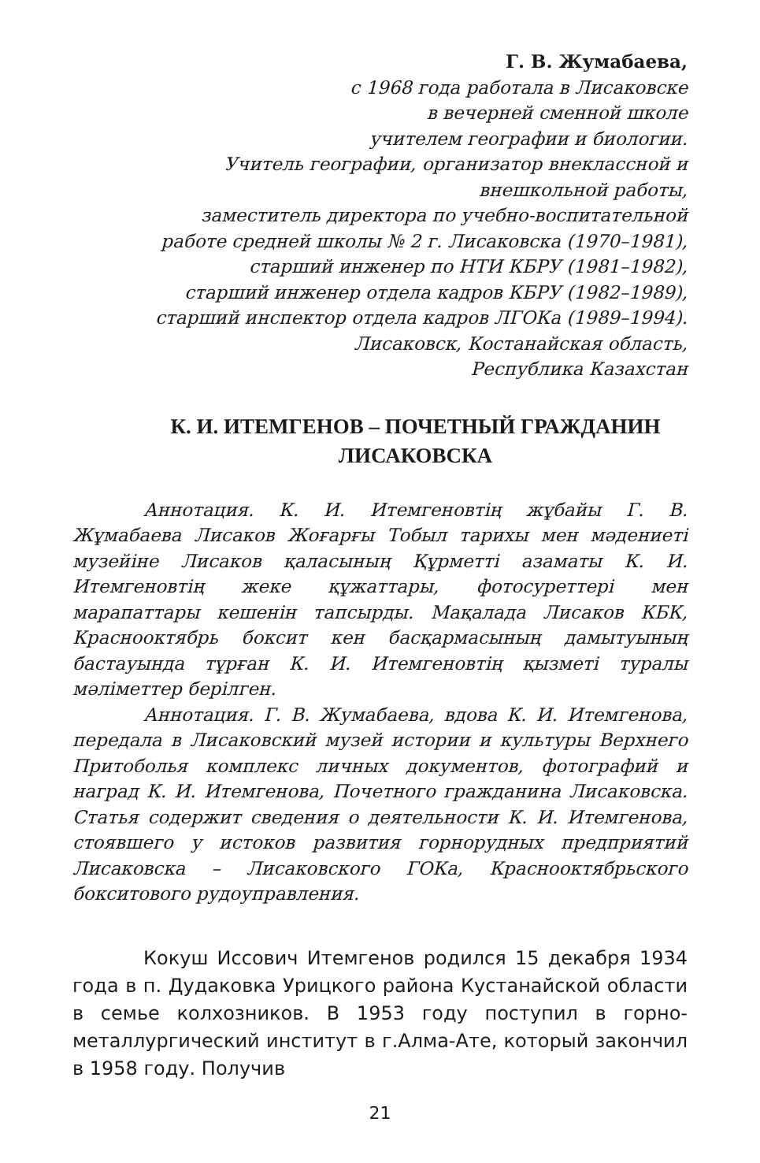Г. В. Жумабаева,
с 1968 года работала в Лисаковске
в вечерней сменной школе
учителем географии и биологии.
Учитель географии, организатор внеклассной и
внешкольной работы,
заместитель директора по учебно-воспитательной
работе средней школы № 2 г. Лисаковска (1970–1981),
старший инженер по НТИ КБРУ (1981–1982),
старший инженер отдела кадров КБРУ (1982–1989),
старший инспектор отдела кадров ЛГОКа (1989–1994).
Лисаковск, Костанайская область,
Республика Казахстан
К. И. ИТЕМГЕНОВ – ПОЧЕТНЫЙ ГРАЖДАНИН
ЛИСАКОВСКА
Аннотация. К. И. Итемгеновтің жұбайы Г. В. Жұмабаева Лисаков Жоғарғы Тобыл тарихы мен мәдениеті музейіне Лисаков қаласының Құрметті азаматы К. И. Итемгеновтің жеке құжаттары, фотосуреттері мен марапаттары кешенін тапсырды. Мақалада Лисаков КБК, Краснооктябрь боксит кен басқармасының дамытуының бастауында тұрған К. И. Итемгеновтің қызметі туралы мәліметтер берілген.
Аннотация. Г. В. Жумабаева, вдова К. И. Итемгенова, передала в Лисаковский музей истории и культуры Верхнего Притоболья комплекс личных документов, фотографий и наград К. И. Итемгенова, Почетного гражданина Лисаковска. Статья содержит сведения о деятельности К. И. Итемгенова, стоявшего у истоков развития горнорудных предприятий Лисаковска – Лисаковского ГОКа, Краснооктябрьского бокситового рудоуправления.
Кокуш Иссович Итемгенов родился 15 декабря 1934 года в п. Дудаковка Урицкого района Кустанайской области в семье колхозников. В 1953 году поступил в горно-металлургический институт в г.Алма-Ате, который закончил в 1958 году. Получив
21